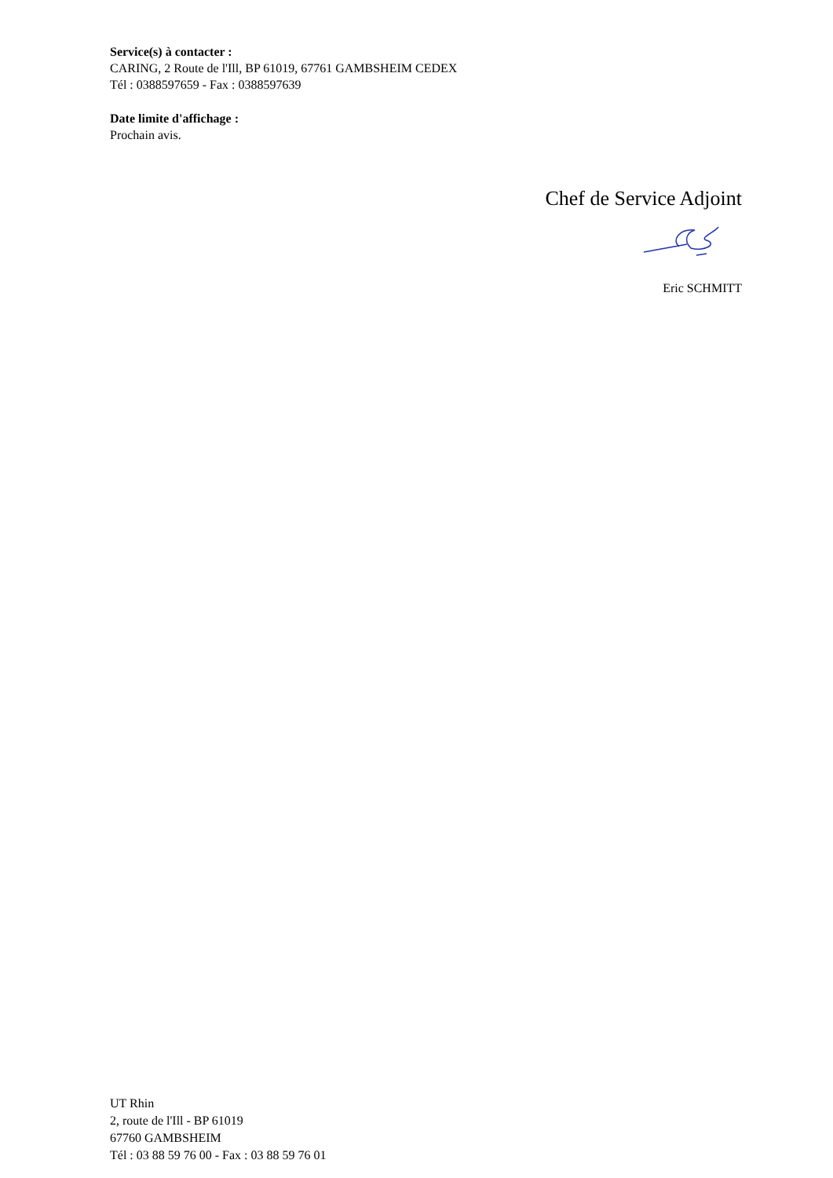Service(s) à contacter :
CARING, 2 Route de l'Ill, BP 61019, 67761 GAMBSHEIM CEDEX
Tél : 0388597659 - Fax : 0388597639
Date limite d'affichage :
Prochain avis.
Chef de Service Adjoint
Eric SCHMITT
UT Rhin
2, route de l'Ill - BP 61019
67760 GAMBSHEIM
Tél : 03 88 59 76 00 - Fax : 03 88 59 76 01